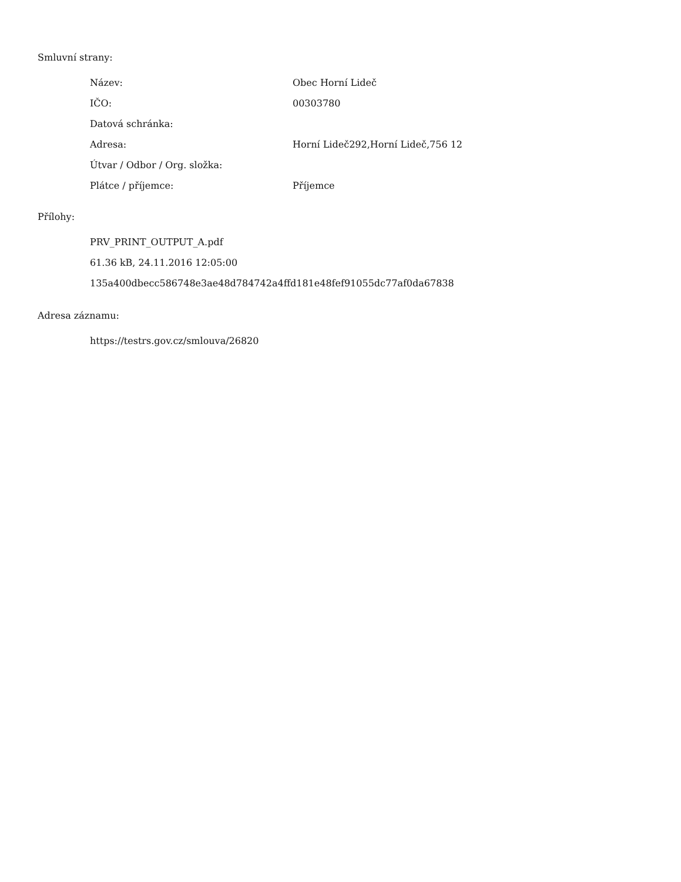Smluvní strany:
| Název: | Obec Horní Lideč |
| IČO: | 00303780 |
| Datová schránka: | |
| Adresa: | Horní Lideč292,Horní Lideč,756 12 |
| Útvar / Odbor / Org. složka: | |
| Plátce / příjemce: | Příjemce |
Přílohy:
PRV_PRINT_OUTPUT_A.pdf
61.36 kB, 24.11.2016 12:05:00
135a400dbecc586748e3ae48d784742a4ffd181e48fef91055dc77af0da67838
Adresa záznamu:
https://testrs.gov.cz/smlouva/26820